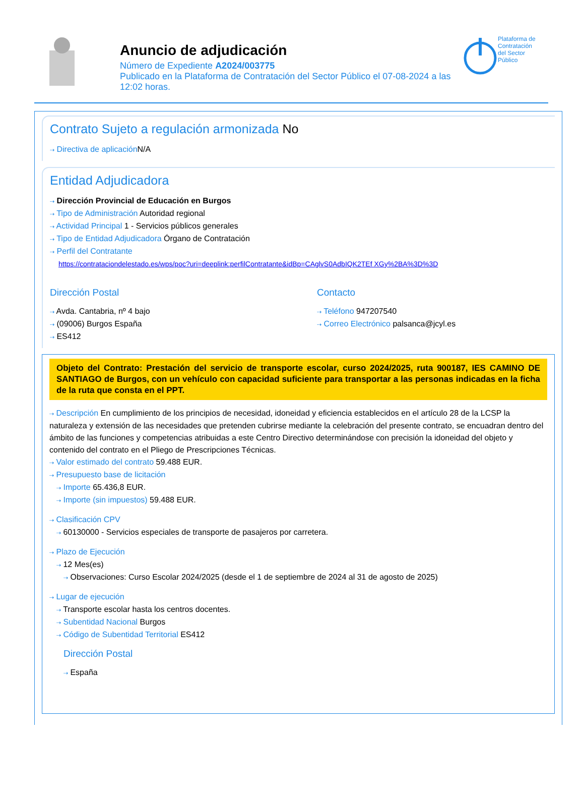Anuncio de adjudicación
Número de Expediente A2024/003775
Publicado en la Plataforma de Contratación del Sector Público el 07-08-2024 a las 12:02 horas.
Plataforma de
Contratación
del Sector
Público
Contrato Sujeto a regulación armonizada No
⇢ Directiva de aplicación N/A
Entidad Adjudicadora
⇢ Dirección Provincial de Educación en Burgos
⇢ Tipo de Administración Autoridad regional
⇢ Actividad Principal 1 - Servicios públicos generales
⇢ Tipo de Entidad Adjudicadora Órgano de Contratación
⇢ Perfil del Contratante
https://contrataciondelestado.es/wps/poc?uri=deeplink:perfilContratante&idBp=CAglvS0AdbIQK2TEf XGy%2BA%3D%3D
Dirección Postal
⇢ Avda. Cantabria, nº 4 bajo
⇢ (09006) Burgos España
⇢ ES412
Contacto
⇢ Teléfono 947207540
⇢ Correo Electrónico palsanca@jcyl.es
Objeto del Contrato: Prestación del servicio de transporte escolar, curso 2024/2025, ruta 900187, IES CAMINO DE SANTIAGO de Burgos, con un vehículo con capacidad suficiente para transportar a las personas indicadas en la ficha de la ruta que consta en el PPT.
⇢ Descripción En cumplimiento de los principios de necesidad, idoneidad y eficiencia establecidos en el artículo 28 de la LCSP la naturaleza y extensión de las necesidades que pretenden cubrirse mediante la celebración del presente contrato, se encuadran dentro del ámbito de las funciones y competencias atribuidas a este Centro Directivo determinándose con precisión la idoneidad del objeto y contenido del contrato en el Pliego de Prescripciones Técnicas.
⇢ Valor estimado del contrato 59.488 EUR.
⇢ Presupuesto base de licitación
⇢ Importe 65.436,8 EUR.
⇢ Importe (sin impuestos) 59.488 EUR.
⇢ Clasificación CPV
⇢ 60130000 - Servicios especiales de transporte de pasajeros por carretera.
⇢ Plazo de Ejecución
⇢ 12 Mes(es)
⇢ Observaciones: Curso Escolar 2024/2025 (desde el 1 de septiembre de 2024 al 31 de agosto de 2025)
⇢ Lugar de ejecución
⇢ Transporte escolar hasta los centros docentes.
⇢ Subentidad Nacional Burgos
⇢ Código de Subentidad Territorial ES412
Dirección Postal
⇢ España